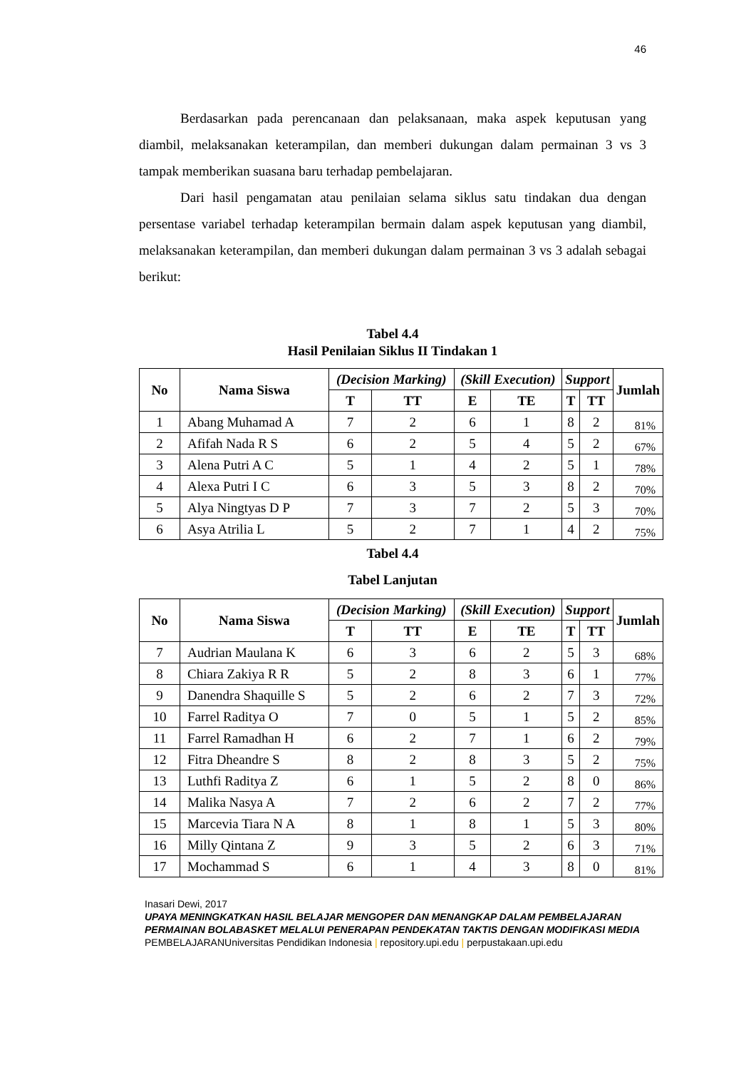46
Berdasarkan pada perencanaan dan pelaksanaan, maka aspek keputusan yang diambil, melaksanakan keterampilan, dan memberi dukungan dalam permainan 3 vs 3 tampak memberikan suasana baru terhadap pembelajaran.
Dari hasil pengamatan atau penilaian selama siklus satu tindakan dua dengan persentase variabel terhadap keterampilan bermain dalam aspek keputusan yang diambil, melaksanakan keterampilan, dan memberi dukungan dalam permainan 3 vs 3 adalah sebagai berikut:
Tabel 4.4
Hasil Penilaian Siklus II Tindakan 1
| No | Nama Siswa | (Decision Marking) | | (Skill Execution) | | Support | | Jumlah |
| --- | --- | --- | --- | --- | --- | --- | --- | --- |
| | | T | TT | E | TE | T | TT | |
| 1 | Abang Muhamad A | 7 | 2 | 6 | 1 | 8 | 2 | 81% |
| 2 | Afifah Nada R S | 6 | 2 | 5 | 4 | 5 | 2 | 67% |
| 3 | Alena Putri A C | 5 | 1 | 4 | 2 | 5 | 1 | 78% |
| 4 | Alexa Putri I C | 6 | 3 | 5 | 3 | 8 | 2 | 70% |
| 5 | Alya Ningtyas D P | 7 | 3 | 7 | 2 | 5 | 3 | 70% |
| 6 | Asya Atrilia L | 5 | 2 | 7 | 1 | 4 | 2 | 75% |
Tabel 4.4
Tabel Lanjutan
| No | Nama Siswa | (Decision Marking) | | (Skill Execution) | | Support | | Jumlah |
| --- | --- | --- | --- | --- | --- | --- | --- | --- |
| | | T | TT | E | TE | T | TT | |
| 7 | Audrian Maulana K | 6 | 3 | 6 | 2 | 5 | 3 | 68% |
| 8 | Chiara Zakiya R R | 5 | 2 | 8 | 3 | 6 | 1 | 77% |
| 9 | Danendra Shaquille S | 5 | 2 | 6 | 2 | 7 | 3 | 72% |
| 10 | Farrel Raditya O | 7 | 0 | 5 | 1 | 5 | 2 | 85% |
| 11 | Farrel Ramadhan H | 6 | 2 | 7 | 1 | 6 | 2 | 79% |
| 12 | Fitra Dheandre S | 8 | 2 | 8 | 3 | 5 | 2 | 75% |
| 13 | Luthfi Raditya Z | 6 | 1 | 5 | 2 | 8 | 0 | 86% |
| 14 | Malika Nasya A | 7 | 2 | 6 | 2 | 7 | 2 | 77% |
| 15 | Marcevia Tiara N A | 8 | 1 | 8 | 1 | 5 | 3 | 80% |
| 16 | Milly Qintana Z | 9 | 3 | 5 | 2 | 6 | 3 | 71% |
| 17 | Mochammad S | 6 | 1 | 4 | 3 | 8 | 0 | 81% |
Inasari Dewi, 2017
UPAYA MENINGKATKAN HASIL BELAJAR MENGOPER DAN MENANGKAP DALAM PEMBELAJARAN PERMAINAN BOLABASKET MELALUI PENERAPAN PENDEKATAN TAKTIS DENGAN MODIFIKASI MEDIA PEMBELAJARANUniversitas Pendidikan Indonesia | repository.upi.edu | perpustakaan.upi.edu